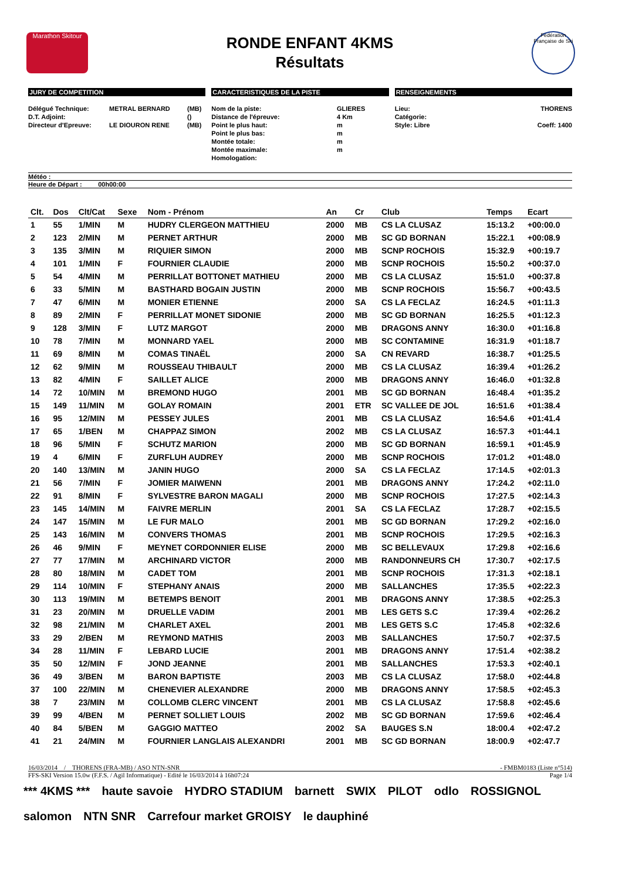Marathon Skitour
RONDE ENFANT 4KMS
Résultats
Fédération Française de Ski
JURY DE COMPETITION
| Délégué Technique: | METRAL BERNARD | (MB) |
| D.T. Adjoint: | | () |
| Directeur d'Epreuve: | LE DIOURON RENE | (MB) |
CARACTERISTIQUES DE LA PISTE
| Nom de la piste: | GLIERES |
| Distance de l'épreuve: | 4 Km |
| Point le plus haut: | m |
| Point le plus bas: | m |
| Montée totale: | m |
| Montée maximale: | m |
| Homologation: | |
RENSEIGNEMENTS
| Lieu: | THORENS |
| Catégorie: | |
| Style: Libre | Coeff: 1400 |
Météo :
Heure de Départ : 00h00:00
| Clt. | Dos | Clt/Cat | Sexe | Nom - Prénom | An | Cr | Club | Temps | Ecart |
| --- | --- | --- | --- | --- | --- | --- | --- | --- | --- |
| 1 | 55 | 1/MIN | M | HUDRY CLERGEON MATTHIEU | 2000 | MB | CS LA CLUSAZ | 15:13.2 | +00:00.0 |
| 2 | 123 | 2/MIN | M | PERNET ARTHUR | 2000 | MB | SC GD BORNAN | 15:22.1 | +00:08.9 |
| 3 | 135 | 3/MIN | M | RIQUIER SIMON | 2000 | MB | SCNP ROCHOIS | 15:32.9 | +00:19.7 |
| 4 | 101 | 1/MIN | F | FOURNIER CLAUDIE | 2000 | MB | SCNP ROCHOIS | 15:50.2 | +00:37.0 |
| 5 | 54 | 4/MIN | M | PERRILLAT BOTTONET MATHIEU | 2000 | MB | CS LA CLUSAZ | 15:51.0 | +00:37.8 |
| 6 | 33 | 5/MIN | M | BASTHARD BOGAIN JUSTIN | 2000 | MB | SCNP ROCHOIS | 15:56.7 | +00:43.5 |
| 7 | 47 | 6/MIN | M | MONIER ETIENNE | 2000 | SA | CS LA FECLAZ | 16:24.5 | +01:11.3 |
| 8 | 89 | 2/MIN | F | PERRILLAT MONET SIDONIE | 2000 | MB | SC GD BORNAN | 16:25.5 | +01:12.3 |
| 9 | 128 | 3/MIN | F | LUTZ MARGOT | 2000 | MB | DRAGONS ANNY | 16:30.0 | +01:16.8 |
| 10 | 78 | 7/MIN | M | MONNARD YAEL | 2000 | MB | SC CONTAMINE | 16:31.9 | +01:18.7 |
| 11 | 69 | 8/MIN | M | COMAS TINAËL | 2000 | SA | CN REVARD | 16:38.7 | +01:25.5 |
| 12 | 62 | 9/MIN | M | ROUSSEAU THIBAULT | 2000 | MB | CS LA CLUSAZ | 16:39.4 | +01:26.2 |
| 13 | 82 | 4/MIN | F | SAILLET ALICE | 2000 | MB | DRAGONS ANNY | 16:46.0 | +01:32.8 |
| 14 | 72 | 10/MIN | M | BREMOND HUGO | 2001 | MB | SC GD BORNAN | 16:48.4 | +01:35.2 |
| 15 | 149 | 11/MIN | M | GOLAY ROMAIN | 2001 | ETR | SC VALLEE DE JOL | 16:51.6 | +01:38.4 |
| 16 | 95 | 12/MIN | M | PESSEY JULES | 2001 | MB | CS LA CLUSAZ | 16:54.6 | +01:41.4 |
| 17 | 65 | 1/BEN | M | CHAPPAZ SIMON | 2002 | MB | CS LA CLUSAZ | 16:57.3 | +01:44.1 |
| 18 | 96 | 5/MIN | F | SCHUTZ MARION | 2000 | MB | SC GD BORNAN | 16:59.1 | +01:45.9 |
| 19 | 4 | 6/MIN | F | ZURFLUH AUDREY | 2000 | MB | SCNP ROCHOIS | 17:01.2 | +01:48.0 |
| 20 | 140 | 13/MIN | M | JANIN HUGO | 2000 | SA | CS LA FECLAZ | 17:14.5 | +02:01.3 |
| 21 | 56 | 7/MIN | F | JOMIER MAIWENN | 2001 | MB | DRAGONS ANNY | 17:24.2 | +02:11.0 |
| 22 | 91 | 8/MIN | F | SYLVESTRE BARON MAGALI | 2000 | MB | SCNP ROCHOIS | 17:27.5 | +02:14.3 |
| 23 | 145 | 14/MIN | M | FAIVRE MERLIN | 2001 | SA | CS LA FECLAZ | 17:28.7 | +02:15.5 |
| 24 | 147 | 15/MIN | M | LE FUR MALO | 2001 | MB | SC GD BORNAN | 17:29.2 | +02:16.0 |
| 25 | 143 | 16/MIN | M | CONVERS THOMAS | 2001 | MB | SCNP ROCHOIS | 17:29.5 | +02:16.3 |
| 26 | 46 | 9/MIN | F | MEYNET CORDONNIER ELISE | 2000 | MB | SC BELLEVAUX | 17:29.8 | +02:16.6 |
| 27 | 77 | 17/MIN | M | ARCHINARD VICTOR | 2000 | MB | RANDONNEURS CH | 17:30.7 | +02:17.5 |
| 28 | 80 | 18/MIN | M | CADET TOM | 2001 | MB | SCNP ROCHOIS | 17:31.3 | +02:18.1 |
| 29 | 114 | 10/MIN | F | STEPHANY ANAIS | 2000 | MB | SALLANCHES | 17:35.5 | +02:22.3 |
| 30 | 113 | 19/MIN | M | BETEMPS BENOIT | 2001 | MB | DRAGONS ANNY | 17:38.5 | +02:25.3 |
| 31 | 23 | 20/MIN | M | DRUELLE VADIM | 2001 | MB | LES GETS S.C | 17:39.4 | +02:26.2 |
| 32 | 98 | 21/MIN | M | CHARLET AXEL | 2001 | MB | LES GETS S.C | 17:45.8 | +02:32.6 |
| 33 | 29 | 2/BEN | M | REYMOND MATHIS | 2003 | MB | SALLANCHES | 17:50.7 | +02:37.5 |
| 34 | 28 | 11/MIN | F | LEBARD LUCIE | 2001 | MB | DRAGONS ANNY | 17:51.4 | +02:38.2 |
| 35 | 50 | 12/MIN | F | JOND JEANNE | 2001 | MB | SALLANCHES | 17:53.3 | +02:40.1 |
| 36 | 49 | 3/BEN | M | BARON BAPTISTE | 2003 | MB | CS LA CLUSAZ | 17:58.0 | +02:44.8 |
| 37 | 100 | 22/MIN | M | CHENEVIER ALEXANDRE | 2000 | MB | DRAGONS ANNY | 17:58.5 | +02:45.3 |
| 38 | 7 | 23/MIN | M | COLLOMB CLERC VINCENT | 2001 | MB | CS LA CLUSAZ | 17:58.8 | +02:45.6 |
| 39 | 99 | 4/BEN | M | PERNET SOLLIET LOUIS | 2002 | MB | SC GD BORNAN | 17:59.6 | +02:46.4 |
| 40 | 84 | 5/BEN | M | GAGGIO MATTEO | 2002 | SA | BAUGES S.N | 18:00.4 | +02:47.2 |
| 41 | 21 | 24/MIN | M | FOURNIER LANGLAIS ALEXANDRI | 2001 | MB | SC GD BORNAN | 18:00.9 | +02:47.7 |
16/03/2014 / THORENS (FRA-MB) / ASO NTN-SNR - FMBM0183 (Liste n°514)
FFS-SKI Version 15.0w (F.F.S. / Agil Informatique) - Edité le 16/03/2014 à 16h07:24 Page 1/4
*** 4KMS *** haute savoie HYDRO STADIUM barnett SWIX PILOT odlo ROSSIGNOL salomon NTN SNR Carrefour market GROISY le dauphiné